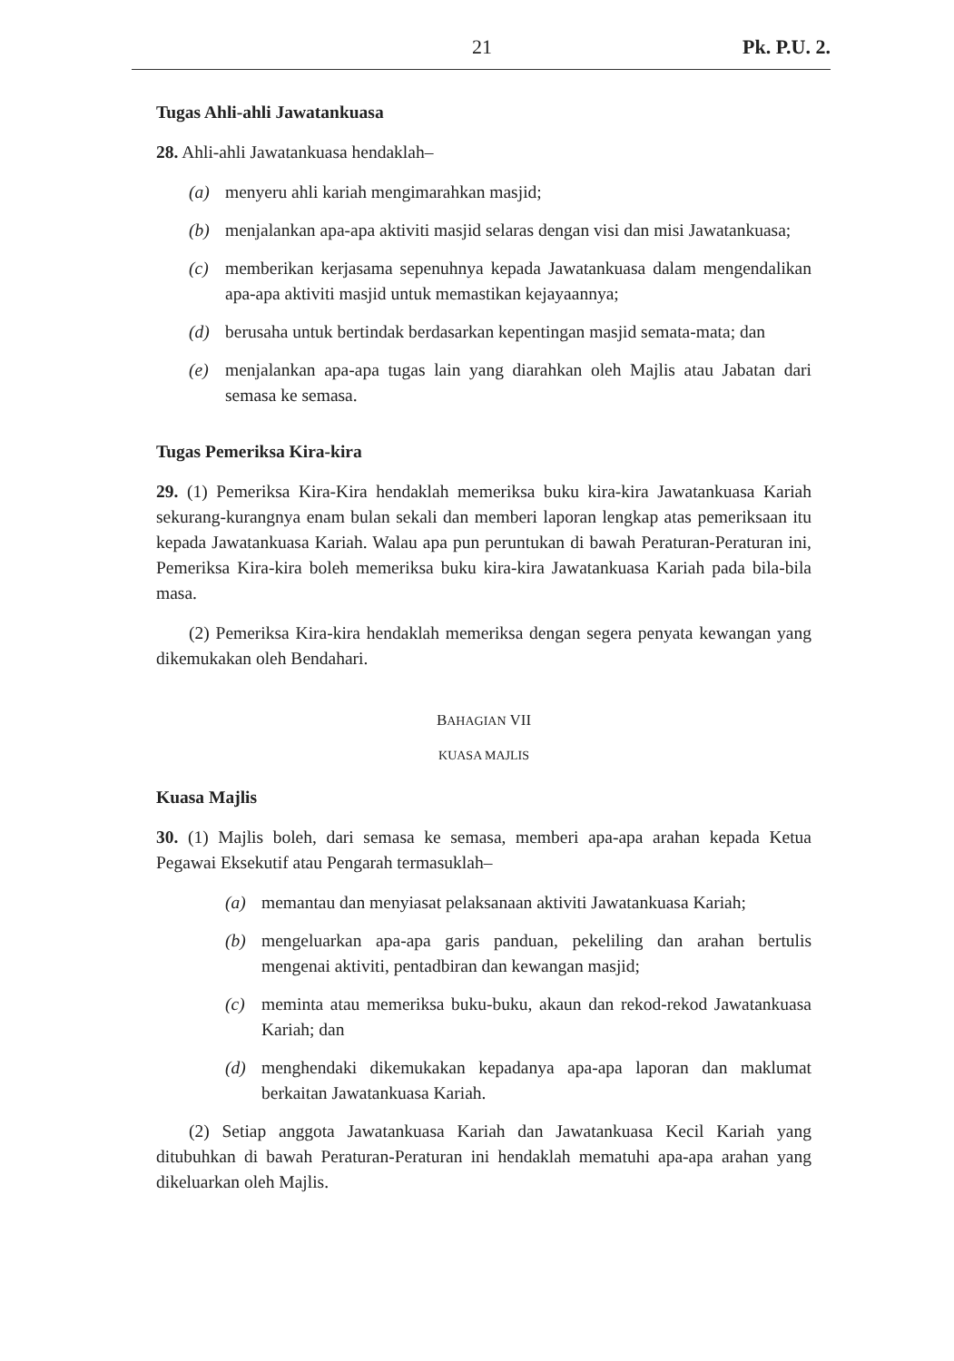21 Pk. P.U. 2.
Tugas Ahli-ahli Jawatankuasa
28. Ahli-ahli Jawatankuasa hendaklah–
(a) menyeru ahli kariah mengimarahkan masjid;
(b) menjalankan apa-apa aktiviti masjid selaras dengan visi dan misi Jawatankuasa;
(c) memberikan kerjasama sepenuhnya kepada Jawatankuasa dalam mengendalikan apa-apa aktiviti masjid untuk memastikan kejayaannya;
(d) berusaha untuk bertindak berdasarkan kepentingan masjid semata-mata; dan
(e) menjalankan apa-apa tugas lain yang diarahkan oleh Majlis atau Jabatan dari semasa ke semasa.
Tugas Pemeriksa Kira-kira
29. (1) Pemeriksa Kira-Kira hendaklah memeriksa buku kira-kira Jawatankuasa Kariah sekurang-kurangnya enam bulan sekali dan memberi laporan lengkap atas pemeriksaan itu kepada Jawatankuasa Kariah. Walau apa pun peruntukan di bawah Peraturan-Peraturan ini, Pemeriksa Kira-kira boleh memeriksa buku kira-kira Jawatankuasa Kariah pada bila-bila masa.
(2) Pemeriksa Kira-kira hendaklah memeriksa dengan segera penyata kewangan yang dikemukakan oleh Bendahari.
BAHAGIAN VII
KUASA MAJLIS
Kuasa Majlis
30. (1) Majlis boleh, dari semasa ke semasa, memberi apa-apa arahan kepada Ketua Pegawai Eksekutif atau Pengarah termasuklah–
(a) memantau dan menyiasat pelaksanaan aktiviti Jawatankuasa Kariah;
(b) mengeluarkan apa-apa garis panduan, pekeliling dan arahan bertulis mengenai aktiviti, pentadbiran dan kewangan masjid;
(c) meminta atau memeriksa buku-buku, akaun dan rekod-rekod Jawatankuasa Kariah; dan
(d) menghendaki dikemukakan kepadanya apa-apa laporan dan maklumat berkaitan Jawatankuasa Kariah.
(2) Setiap anggota Jawatankuasa Kariah dan Jawatankuasa Kecil Kariah yang ditubuhkan di bawah Peraturan-Peraturan ini hendaklah mematuhi apa-apa arahan yang dikeluarkan oleh Majlis.